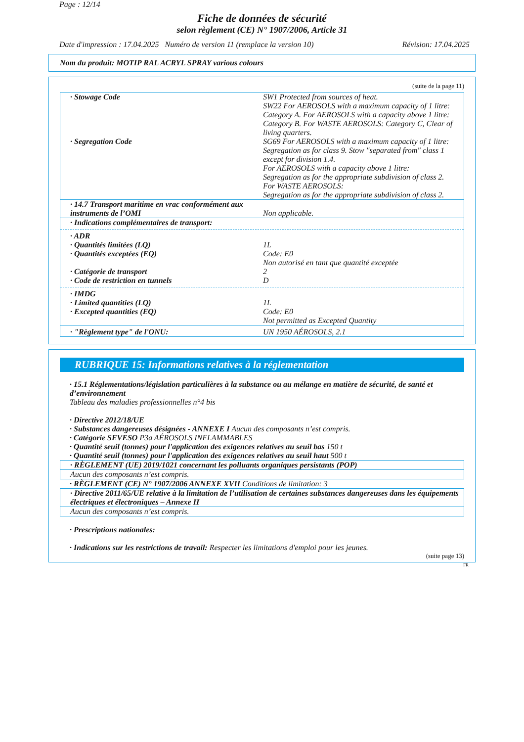Page : 12/14
Fiche de données de sécurité
selon règlement (CE) N° 1907/2006, Article 31
Date d'impression : 17.04.2025 Numéro de version 11 (remplace la version 10) Révision: 17.04.2025
Nom du produit: MOTIP RAL ACRYL SPRAY various colours
(suite de la page 11)
· Stowage Code SW1 Protected from sources of heat.
SW22 For AEROSOLS with a maximum capacity of 1 litre: Category A. For AEROSOLS with a capacity above 1 litre: Category B. For WASTE AEROSOLS: Category C, Clear of living quarters.
· Segregation Code SG69 For AEROSOLS with a maximum capacity of 1 litre:
Segregation as for class 9. Stow "separated from" class 1 except for division 1.4.
For AEROSOLS with a capacity above 1 litre:
Segregation as for the appropriate subdivision of class 2.
For WASTE AEROSOLS:
Segregation as for the appropriate subdivision of class 2.
· 14.7 Transport maritime en vrac conformément aux instruments de l’OMI
Non applicable.
· Indications complémentaires de transport:
· ADR
· Quantités limitées (LQ) 1L
· Quantités exceptées (EQ) Code: E0
Non autorisé en tant que quantité exceptée
· Catégorie de transport 2
· Code de restriction en tunnels D
· IMDG
· Limited quantities (LQ) 1L
· Excepted quantities (EQ) Code: E0
Not permitted as Excepted Quantity
· "Règlement type" de l'ONU: UN 1950 AÉROSOLS, 2.1
RUBRIQUE 15: Informations relatives à la réglementation
· 15.1 Réglementations/législation particulières à la substance ou au mélange en matière de sécurité, de santé et d’environnement
Tableau des maladies professionnelles n°4 bis
· Directive 2012/18/UE
· Substances dangereuses désignées - ANNEXE I Aucun des composants n’est compris.
· Catégorie SEVESO P3a AÉROSOLS INFLAMMABLES
· Quantité seuil (tonnes) pour l'application des exigences relatives au seuil bas 150 t
· Quantité seuil (tonnes) pour l'application des exigences relatives au seuil haut 500 t
· RÈGLEMENT (UE) 2019/1021 concernant les polluants organiques persistants (POP)
Aucun des composants n’est compris.
· RÈGLEMENT (CE) N° 1907/2006 ANNEXE XVII Conditions de limitation: 3
· Directive 2011/65/UE relative à la limitation de l’utilisation de certaines substances dangereuses dans les équipements électriques et électroniques – Annexe II
Aucun des composants n’est compris.
· Prescriptions nationales:
· Indications sur les restrictions de travail: Respecter les limitations d'emploi pour les jeunes.
(suite page 13)
FR